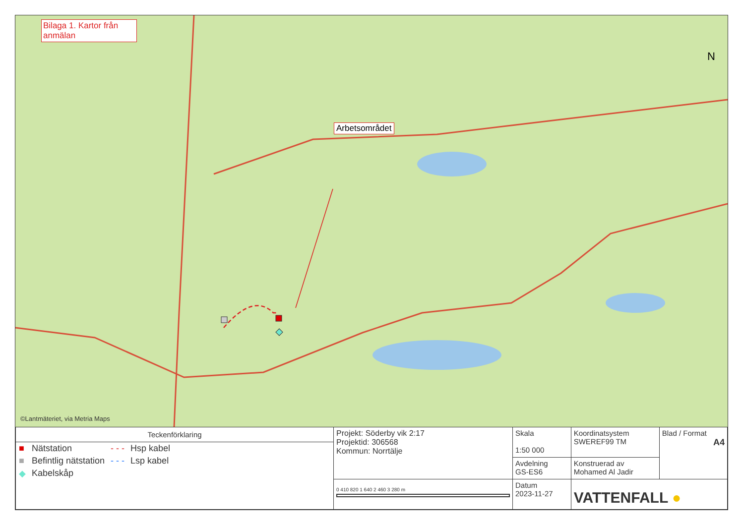Bilaga 1. Kartor från anmälan
Arbetsområdet
N
©Lantmäteriet, via Metria Maps
| Teckenförklaring / ■ / Nätstation / - - - / Hsp kabel / / ■ / Befintlig nätstation / - - - / Lsp kabel / / ◆ / Kabelskåp / / / | Projekt: Söderby vik 2:17 Projektid: 306568 Kommun: Norrtälje | Skala 1:50 000 | Koordinatsystem SWEREF99 TM | Blad / Format A4 |
| | | Avdelning GS-ES6 | Konstruerad av Mohamed Al Jadir | |
| | 0 410 820 1 640 2 460 3 280 m | Datum 2023-11-27 | VATTENFALL ● | |